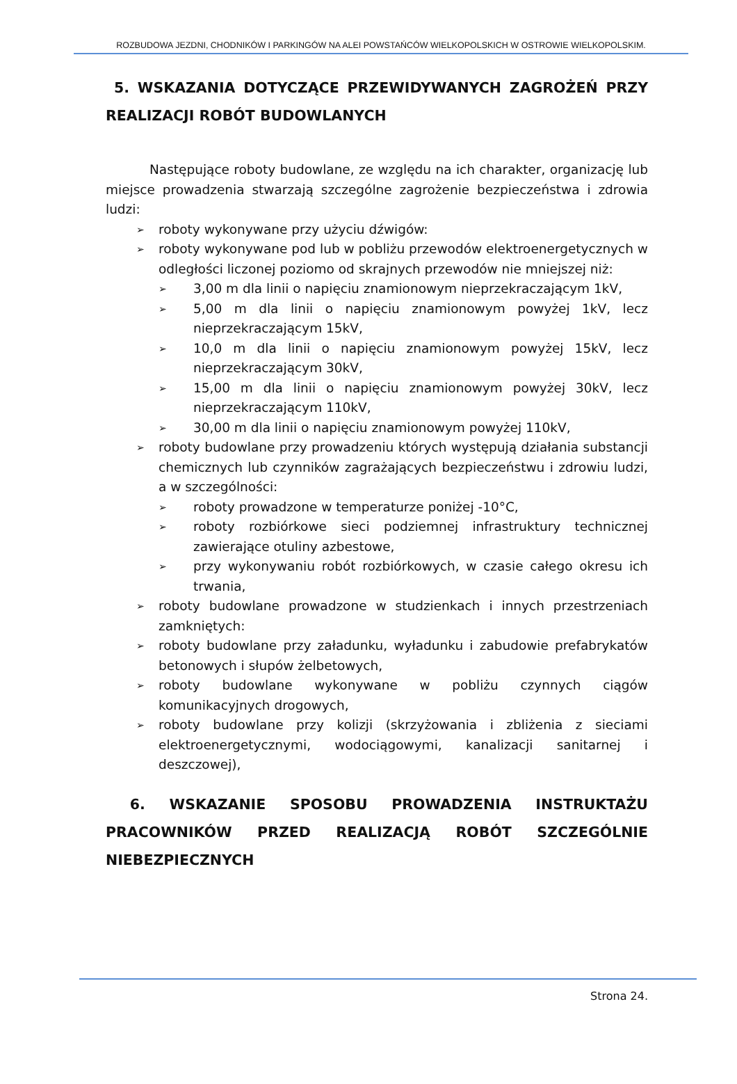ROZBUDOWA JEZDNI, CHODNIKÓW I PARKINGÓW NA ALEI POWSTAŃCÓW WIELKOPOLSKICH W OSTROWIE WIELKOPOLSKIM.
5. WSKAZANIA DOTYCZĄCE PRZEWIDYWANYCH ZAGROŻEŃ PRZY REALIZACJI ROBÓT BUDOWLANYCH
Następujące roboty budowlane, ze względu na ich charakter, organizację lub miejsce prowadzenia stwarzają szczególne zagrożenie bezpieczeństwa i zdrowia ludzi:
➢ roboty wykonywane przy użyciu dźwigów:
➢ roboty wykonywane pod lub w pobliżu przewodów elektroenergetycznych w odległości liczonej poziomo od skrajnych przewodów nie mniejszej niż:
➢ 3,00 m dla linii o napięciu znamionowym nieprzekraczającym 1kV,
➢ 5,00 m dla linii o napięciu znamionowym powyżej 1kV, lecz nieprzekraczającym 15kV,
➢ 10,0 m dla linii o napięciu znamionowym powyżej 15kV, lecz nieprzekraczającym 30kV,
➢ 15,00 m dla linii o napięciu znamionowym powyżej 30kV, lecz nieprzekraczającym 110kV,
➢ 30,00 m dla linii o napięciu znamionowym powyżej 110kV,
➢ roboty budowlane przy prowadzeniu których występują działania substancji chemicznych lub czynników zagrażających bezpieczeństwu i zdrowiu ludzi, a w szczególności:
➢ roboty prowadzone w temperaturze poniżej -10°C,
➢ roboty rozbiórkowe sieci podziemnej infrastruktury technicznej zawierające otuliny azbestowe,
➢ przy wykonywaniu robót rozbiórkowych, w czasie całego okresu ich trwania,
➢ roboty budowlane prowadzone w studzienkach i innych przestrzeniach zamkniętych:
➢ roboty budowlane przy załadunku, wyładunku i zabudowie prefabrykatów betonowych i słupów żelbetowych,
➢ roboty budowlane wykonywane w pobliżu czynnych ciągów komunikacyjnych drogowych,
➢ roboty budowlane przy kolizji (skrzyżowania i zbliżenia z sieciami elektroenergetycznymi, wodociągowymi, kanalizacji sanitarnej i deszczowej),
6. WSKAZANIE SPOSOBU PROWADZENIA INSTRUKTAŻU PRACOWNIKÓW PRZED REALIZACJĄ ROBÓT SZCZEGÓLNIE NIEBEZPIECZNYCH
Strona 24.